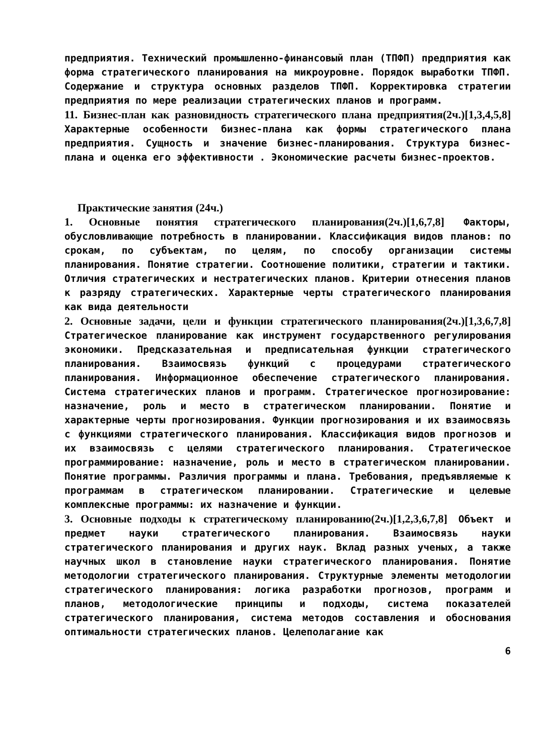предприятия. Технический промышленно-финансовый план (ТПФП) предприятия как форма стратегического планирования на микроуровне. Порядок выработки ТПФП. Содержание и структура основных разделов ТПФП. Корректировка стратегии предприятия по мере реализации стратегических планов и программ.
11. Бизнес-план как разновидность стратегического плана предприятия(2ч.)[1,3,4,5,8] Характерные особенности бизнес-плана как формы стратегического плана предприятия. Сущность и значение бизнес-планирования. Структура бизнес-плана и оценка его эффективности . Экономические расчеты бизнес-проектов.
Практические занятия (24ч.)
1. Основные понятия стратегического планирования(2ч.)[1,6,7,8] Факторы, обусловливающие потребность в планировании. Классификация видов планов: по срокам, по субъектам, по целям, по способу организации системы планирования. Понятие стратегии. Соотношение политики, стратегии и тактики. Отличия стратегических и нестратегических планов. Критерии отнесения планов к разряду стратегических. Характерные черты стратегического планирования как вида деятельности
2. Основные задачи, цели и функции стратегического планирования(2ч.)[1,3,6,7,8] Стратегическое планирование как инструмент государственного регулирования экономики. Предсказательная и предписательная функции стратегического планирования. Взаимосвязь функций с процедурами стратегического планирования. Информационное обеспечение стратегического планирования. Система стратегических планов и программ. Стратегическое прогнозирование: назначение, роль и место в стратегическом планировании. Понятие и характерные черты прогнозирования. Функции прогнозирования и их взаимосвязь с функциями стратегического планирования. Классификация видов прогнозов и их взаимосвязь с целями стратегического планирования. Стратегическое программирование: назначение, роль и место в стратегическом планировании. Понятие программы. Различия программы и плана. Требования, предъявляемые к программам в стратегическом планировании. Стратегические и целевые комплексные программы: их назначение и функции.
3. Основные подходы к стратегическому планированию(2ч.)[1,2,3,6,7,8] Объект и предмет науки стратегического планирования. Взаимосвязь науки стратегического планирования и других наук. Вклад разных ученых, а также научных школ в становление науки стратегического планирования. Понятие методологии стратегического планирования. Структурные элементы методологии стратегического планирования: логика разработки прогнозов, программ и планов, методологические принципы и подходы, система показателей стратегического планирования, система методов составления и обоснования оптимальности стратегических планов. Целеполагание как
6